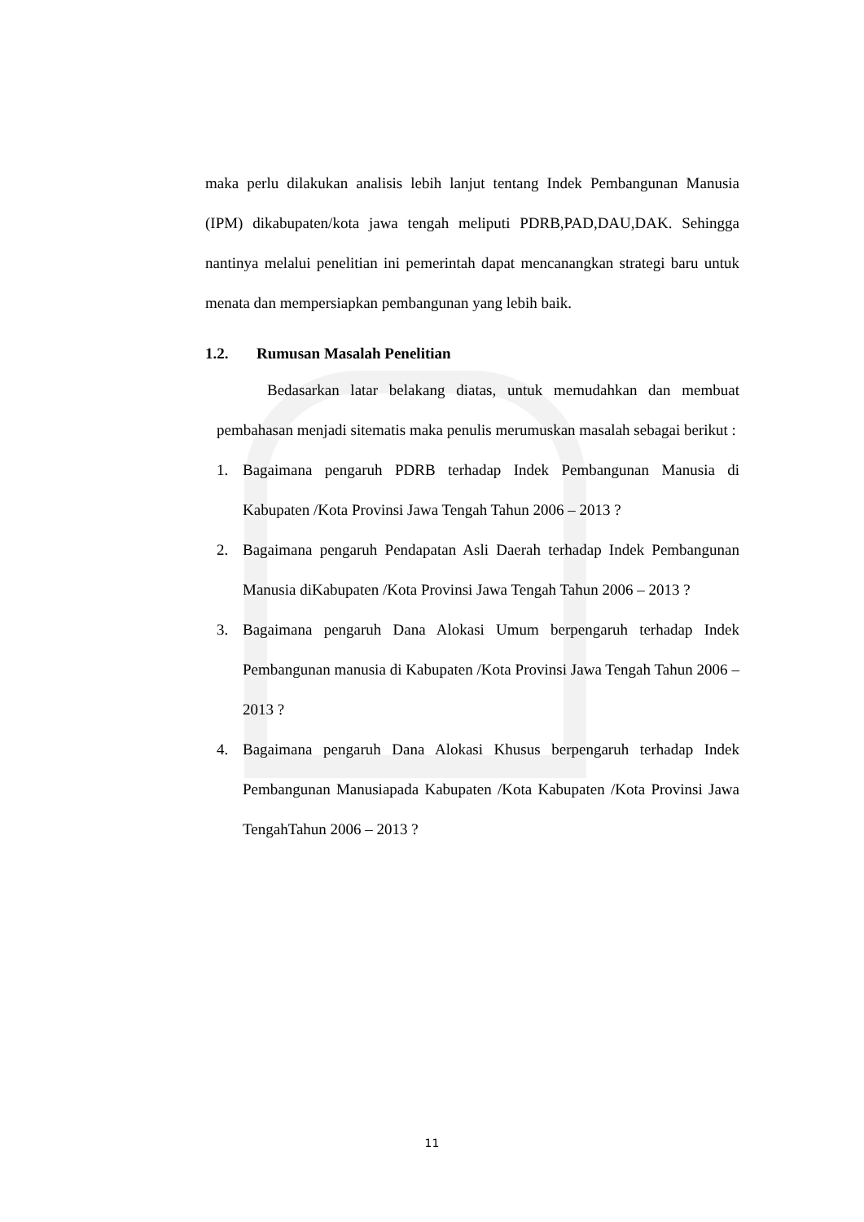maka perlu dilakukan analisis lebih lanjut tentang Indek Pembangunan Manusia (IPM) dikabupaten/kota jawa tengah meliputi PDRB,PAD,DAU,DAK. Sehingga nantinya melalui penelitian ini pemerintah dapat mencanangkan strategi baru untuk menata dan mempersiapkan pembangunan yang lebih baik.
1.2. Rumusan Masalah Penelitian
Bedasarkan latar belakang diatas, untuk memudahkan dan membuat pembahasan menjadi sitematis maka penulis merumuskan masalah sebagai berikut :
1. Bagaimana pengaruh PDRB terhadap Indek Pembangunan Manusia di Kabupaten /Kota Provinsi Jawa Tengah Tahun 2006 – 2013 ?
2. Bagaimana pengaruh Pendapatan Asli Daerah terhadap Indek Pembangunan Manusia diKabupaten /Kota Provinsi Jawa Tengah Tahun 2006 – 2013 ?
3. Bagaimana pengaruh Dana Alokasi Umum berpengaruh terhadap Indek Pembangunan manusia di Kabupaten /Kota Provinsi Jawa Tengah Tahun 2006 – 2013 ?
4. Bagaimana pengaruh Dana Alokasi Khusus berpengaruh terhadap Indek Pembangunan Manusiapada Kabupaten /Kota Kabupaten /Kota Provinsi Jawa TengahTahun 2006 – 2013 ?
11